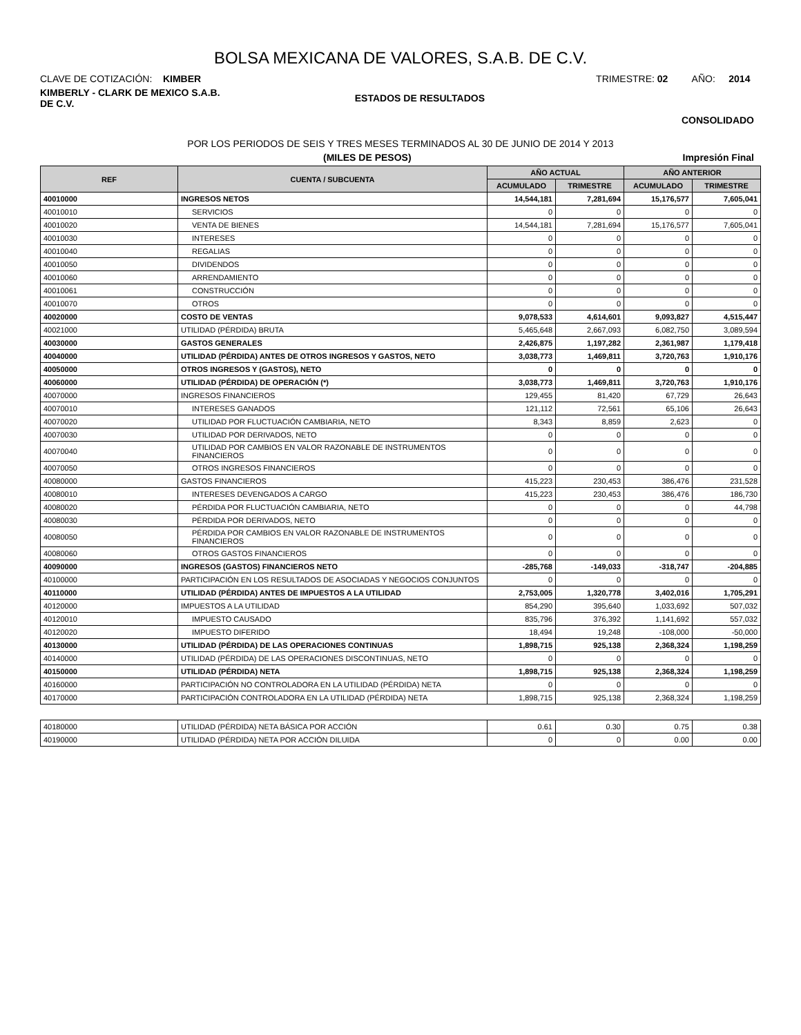BOLSA MEXICANA DE VALORES, S.A.B. DE C.V.
CLAVE DE COTIZACIÓN: KIMBER TRIMESTRE: 02 AÑO: 2014
KIMBERLY - CLARK DE MEXICO S.A.B.
DE C.V.
ESTADOS DE RESULTADOS
CONSOLIDADO
POR LOS PERIODOS DE SEIS Y TRES MESES TERMINADOS AL 30 DE JUNIO DE 2014 Y 2013
(MILES DE PESOS) Impresión Final
| REF | CUENTA / SUBCUENTA | AÑO ACTUAL | | AÑO ANTERIOR | |
| --- | --- | --- | --- | --- | --- |
| | | ACUMULADO | TRIMESTRE | ACUMULADO | TRIMESTRE |
| 40010000 | INGRESOS NETOS | 14,544,181 | 7,281,694 | 15,176,577 | 7,605,041 |
| 40010010 | SERVICIOS | 0 | 0 | 0 | 0 |
| 40010020 | VENTA DE BIENES | 14,544,181 | 7,281,694 | 15,176,577 | 7,605,041 |
| 40010030 | INTERESES | 0 | 0 | 0 | 0 |
| 40010040 | REGALIAS | 0 | 0 | 0 | 0 |
| 40010050 | DIVIDENDOS | 0 | 0 | 0 | 0 |
| 40010060 | ARRENDAMIENTO | 0 | 0 | 0 | 0 |
| 40010061 | CONSTRUCCIÓN | 0 | 0 | 0 | 0 |
| 40010070 | OTROS | 0 | 0 | 0 | 0 |
| 40020000 | COSTO DE VENTAS | 9,078,533 | 4,614,601 | 9,093,827 | 4,515,447 |
| 40021000 | UTILIDAD (PÉRDIDA) BRUTA | 5,465,648 | 2,667,093 | 6,082,750 | 3,089,594 |
| 40030000 | GASTOS GENERALES | 2,426,875 | 1,197,282 | 2,361,987 | 1,179,418 |
| 40040000 | UTILIDAD (PÉRDIDA) ANTES DE OTROS INGRESOS Y GASTOS, NETO | 3,038,773 | 1,469,811 | 3,720,763 | 1,910,176 |
| 40050000 | OTROS INGRESOS Y (GASTOS), NETO | 0 | 0 | 0 | 0 |
| 40060000 | UTILIDAD (PÉRDIDA) DE OPERACIÓN (*) | 3,038,773 | 1,469,811 | 3,720,763 | 1,910,176 |
| 40070000 | INGRESOS FINANCIEROS | 129,455 | 81,420 | 67,729 | 26,643 |
| 40070010 | INTERESES GANADOS | 121,112 | 72,561 | 65,106 | 26,643 |
| 40070020 | UTILIDAD POR FLUCTUACIÓN CAMBIARIA, NETO | 8,343 | 8,859 | 2,623 | 0 |
| 40070030 | UTILIDAD POR DERIVADOS, NETO | 0 | 0 | 0 | 0 |
| 40070040 | UTILIDAD POR CAMBIOS EN VALOR RAZONABLE DE INSTRUMENTOS FINANCIEROS | 0 | 0 | 0 | 0 |
| 40070050 | OTROS INGRESOS FINANCIEROS | 0 | 0 | 0 | 0 |
| 40080000 | GASTOS FINANCIEROS | 415,223 | 230,453 | 386,476 | 231,528 |
| 40080010 | INTERESES DEVENGADOS A CARGO | 415,223 | 230,453 | 386,476 | 186,730 |
| 40080020 | PÉRDIDA POR FLUCTUACIÓN CAMBIARIA, NETO | 0 | 0 | 0 | 44,798 |
| 40080030 | PÉRDIDA POR DERIVADOS, NETO | 0 | 0 | 0 | 0 |
| 40080050 | PÉRDIDA POR CAMBIOS EN VALOR RAZONABLE DE INSTRUMENTOS FINANCIEROS | 0 | 0 | 0 | 0 |
| 40080060 | OTROS GASTOS FINANCIEROS | 0 | 0 | 0 | 0 |
| 40090000 | INGRESOS (GASTOS) FINANCIEROS NETO | -285,768 | -149,033 | -318,747 | -204,885 |
| 40100000 | PARTICIPACIÓN EN LOS RESULTADOS DE ASOCIADAS Y NEGOCIOS CONJUNTOS | 0 | 0 | 0 | 0 |
| 40110000 | UTILIDAD (PÉRDIDA) ANTES DE IMPUESTOS A LA UTILIDAD | 2,753,005 | 1,320,778 | 3,402,016 | 1,705,291 |
| 40120000 | IMPUESTOS A LA UTILIDAD | 854,290 | 395,640 | 1,033,692 | 507,032 |
| 40120010 | IMPUESTO CAUSADO | 835,796 | 376,392 | 1,141,692 | 557,032 |
| 40120020 | IMPUESTO DIFERIDO | 18,494 | 19,248 | -108,000 | -50,000 |
| 40130000 | UTILIDAD (PÉRDIDA) DE LAS OPERACIONES CONTINUAS | 1,898,715 | 925,138 | 2,368,324 | 1,198,259 |
| 40140000 | UTILIDAD (PÉRDIDA) DE LAS OPERACIONES DISCONTINUAS, NETO | 0 | 0 | 0 | 0 |
| 40150000 | UTILIDAD (PÉRDIDA) NETA | 1,898,715 | 925,138 | 2,368,324 | 1,198,259 |
| 40160000 | PARTICIPACIÓN NO CONTROLADORA EN LA UTILIDAD (PÉRDIDA) NETA | 0 | 0 | 0 | 0 |
| 40170000 | PARTICIPACIÓN CONTROLADORA EN LA UTILIDAD (PÉRDIDA) NETA | 1,898,715 | 925,138 | 2,368,324 | 1,198,259 |
| 40180000 | UTILIDAD (PÉRDIDA) NETA BÁSICA POR ACCIÓN | 0.61 | 0.30 | 0.75 | 0.38 |
| 40190000 | UTILIDAD (PÉRDIDA) NETA POR ACCIÓN DILUIDA | 0 | 0 | 0.00 | 0.00 |